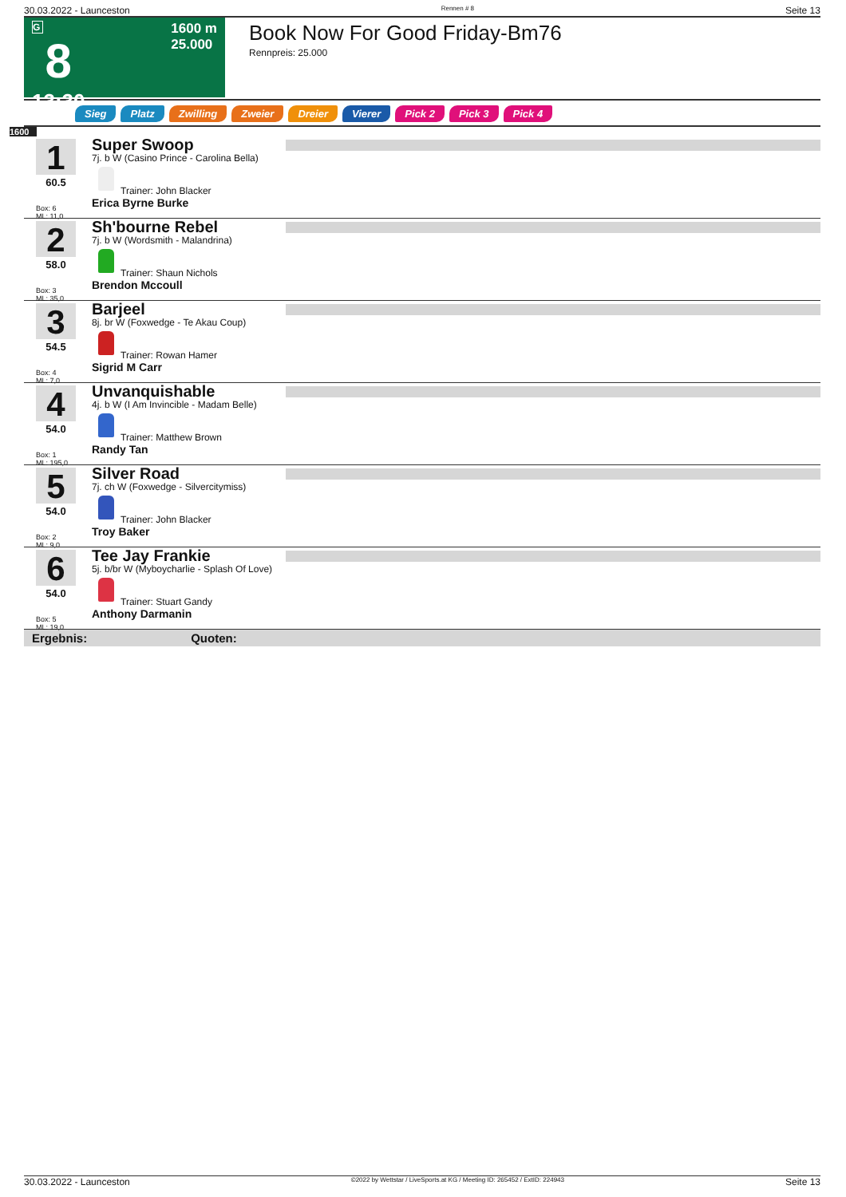30.03.2022 - Launceston Rennen # 8 Seite 13
G
8
13:30
1600 m
25.000
Book Now For Good Friday-Bm76
Rennpreis: 25.000
Sieg Platz Zwilling Zweier Dreier Vierer Pick 2 Pick 3 Pick 4
1600
1
60.5
Box: 6
ML: 11,0
Super Swoop
7j. b W (Casino Prince - Carolina Bella)
Trainer: John Blacker
Erica Byrne Burke
2
58.0
Box: 3
ML: 35,0
Sh'bourne Rebel
7j. b W (Wordsmith - Malandrina)
Trainer: Shaun Nichols
Brendon Mccoull
3
54.5
Box: 4
ML: 7,0
Barjeel
8j. br W (Foxwedge - Te Akau Coup)
Trainer: Rowan Hamer
Sigrid M Carr
4
54.0
Box: 1
ML: 195,0
Unvanquishable
4j. b W (I Am Invincible - Madam Belle)
Trainer: Matthew Brown
Randy Tan
5
54.0
Box: 2
ML: 9,0
Silver Road
7j. ch W (Foxwedge - Silvercitymiss)
Trainer: John Blacker
Troy Baker
6
54.0
Box: 5
ML: 19,0
Tee Jay Frankie
5j. b/br W (Myboycharlie - Splash Of Love)
Trainer: Stuart Gandy
Anthony Darmanin
Ergebnis: Quoten:
30.03.2022 - Launceston ©2022 by Wettstar / LiveSports.at KG / Meeting ID: 265452 / ExtID: 224943 Seite 13